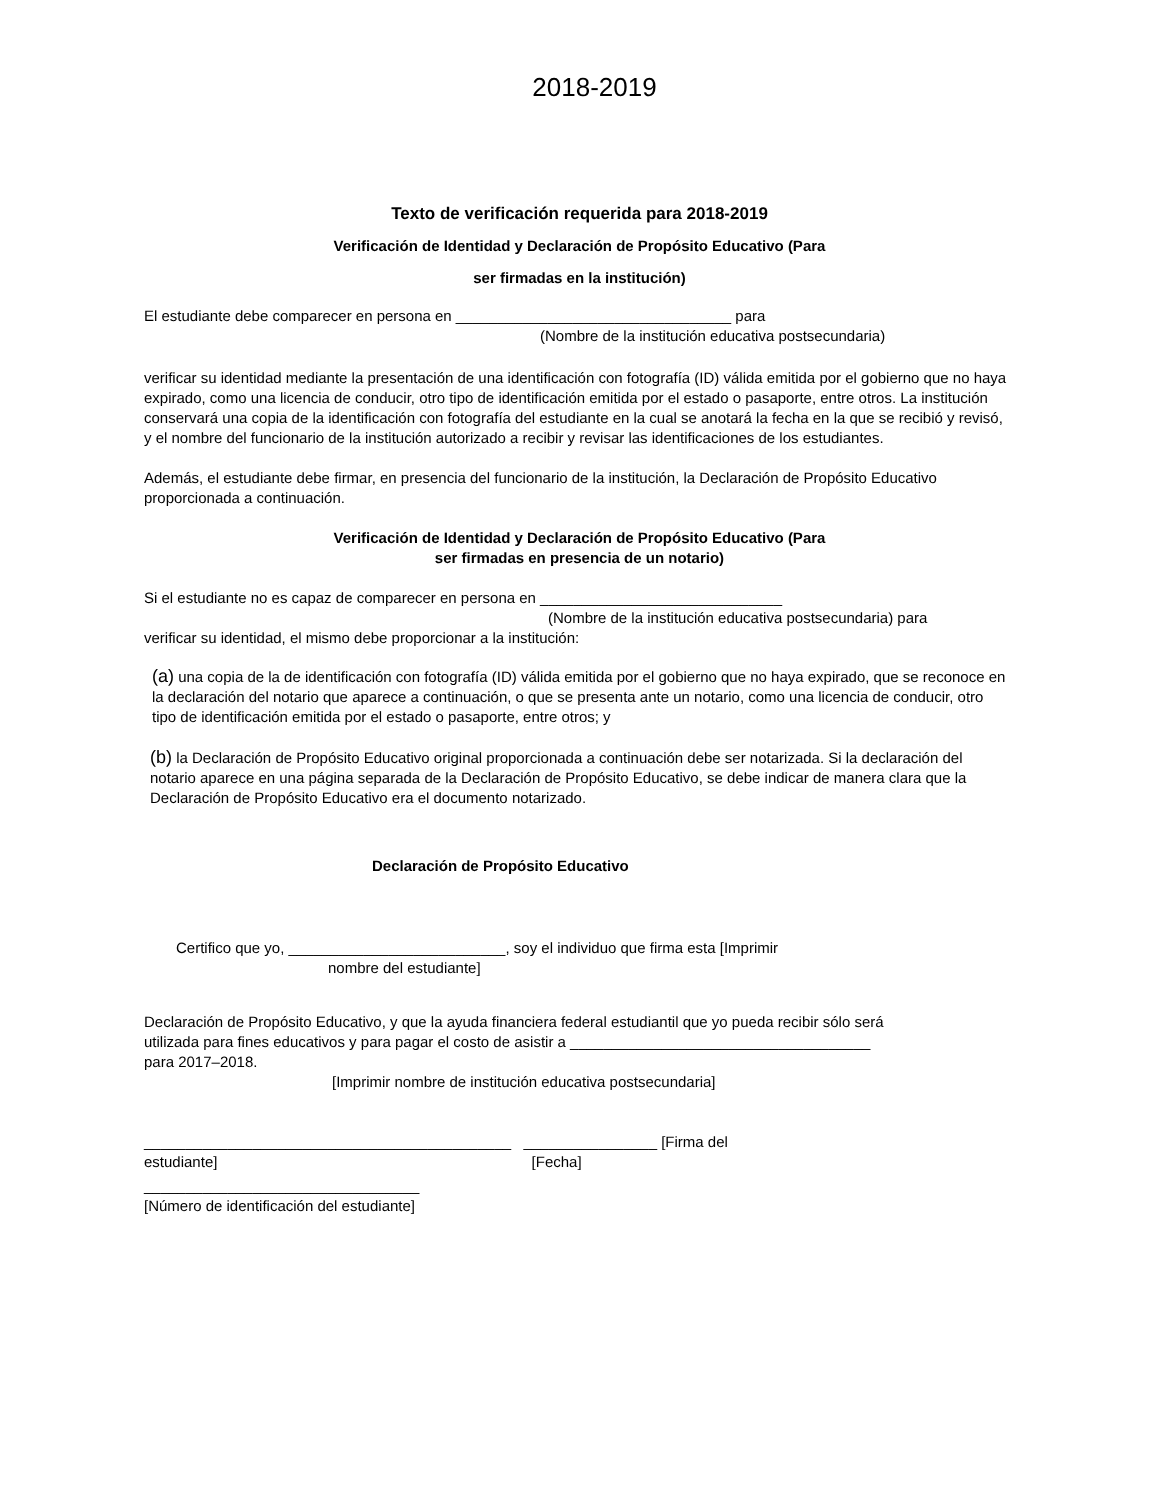2018-2019
Texto de verificación requerida para 2018-2019
Verificación de Identidad y Declaración de Propósito Educativo (Para
ser firmadas en la institución)
El estudiante debe comparecer en persona en _________________________________ para
(Nombre de la institución educativa postsecundaria)
verificar su identidad mediante la presentación de una identificación con fotografía (ID) válida emitida por el gobierno que no haya expirado, como una licencia de conducir, otro tipo de identificación emitida por el estado o pasaporte, entre otros. La institución conservará una copia de la identificación con fotografía del estudiante en la cual se anotará la fecha en la que se recibió y revisó, y el nombre del funcionario de la institución autorizado a recibir y revisar las identificaciones de los estudiantes.
Además, el estudiante debe firmar, en presencia del funcionario de la institución, la Declaración de Propósito Educativo proporcionada a continuación.
Verificación de Identidad y Declaración de Propósito Educativo (Para
ser firmadas en presencia de un notario)
Si el estudiante no es capaz de comparecer en persona en _____________________________
(Nombre de la institución educativa postsecundaria) para
verificar su identidad, el mismo debe proporcionar a la institución:
(a) una copia de la de identificación con fotografía (ID) válida emitida por el gobierno que no haya expirado, que se reconoce en la declaración del notario que aparece a continuación, o que se presenta ante un notario, como una licencia de conducir, otro tipo de identificación emitida por el estado o pasaporte, entre otros; y
(b) la Declaración de Propósito Educativo original proporcionada a continuación debe ser notarizada. Si la declaración del notario aparece en una página separada de la Declaración de Propósito Educativo, se debe indicar de manera clara que la Declaración de Propósito Educativo era el documento notarizado.
Declaración de Propósito Educativo
Certifico que yo, __________________________, soy el individuo que firma esta [Imprimir
nombre del estudiante]
Declaración de Propósito Educativo, y que la ayuda financiera federal estudiantil que yo pueda recibir sólo será utilizada para fines educativos y para pagar el costo de asistir a ____________________________________ para 2017–2018.
[Imprimir nombre de institución educativa postsecundaria]
____________________________________________ ________________ [Firma del
estudiante] [Fecha]
_________________________________
[Número de identificación del estudiante]